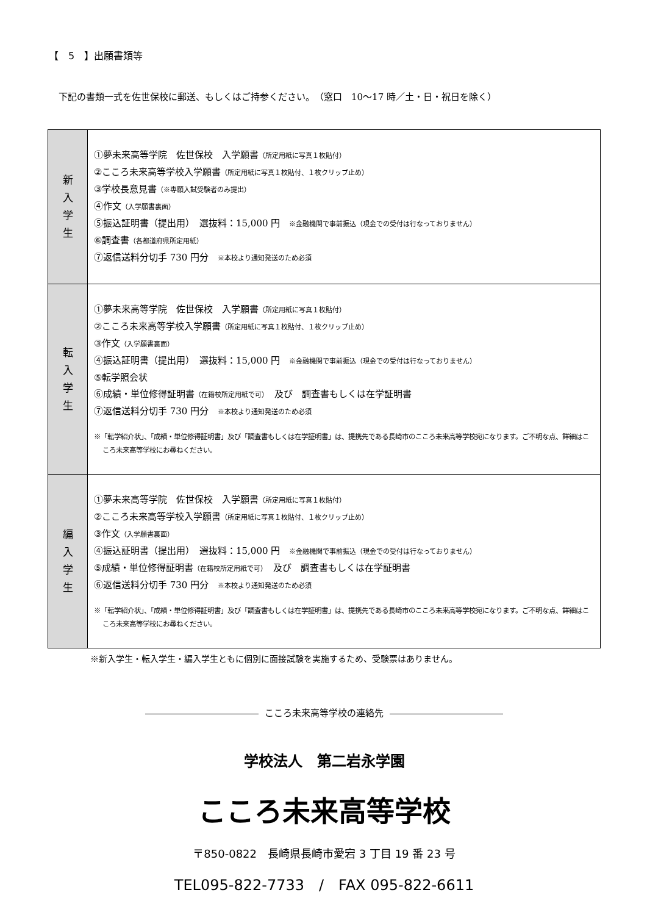【　5　】出願書類等
下記の書類一式を佐世保校に郵送、もしくはご持参ください。（窓口　10～17 時／土・日・祝日を除く）
| 新 入 学 生 | ①夢未来高等学院 佐世保校 入学願書 （所定用紙に写真１枚貼付） ②こころ未来高等学校入学願書 （所定用紙に写真１枚貼付、１枚クリップ止め） ③学校長意見書 （※専願入試受験者のみ提出） ④作文 （入学願書裏面） ⑤振込証明書（提出用） 選抜料：15,000 円 ※金融機関で事前振込（現金での受付は行なっておりません） ⑥調査書 （各都道府県所定用紙） ⑦返信送料分切手 730 円分 ※本校より通知発送のため必須 |
| 転 入 学 生 | ①夢未来高等学院 佐世保校 入学願書 （所定用紙に写真１枚貼付） ②こころ未来高等学校入学願書 （所定用紙に写真１枚貼付、１枚クリップ止め） ③作文 （入学願書裏面） ④振込証明書（提出用） 選抜料：15,000 円 ※金融機関で事前振込（現金での受付は行なっておりません） ⑤転学照会状 ⑥成績・単位修得証明書 （在籍校所定用紙で可） 及び 調査書もしくは在学証明書 ⑦返信送料分切手 730 円分 ※本校より通知発送のため必須 ※「転学紹介状」、「成績・単位修得証明書」及び「調査書もしくは在学証明書」は、提携先である長崎市のこころ未来高等学校宛になります。ご不明な点、詳細はこころ未来高等学校にお尋ねください。 |
| 編 入 学 生 | ①夢未来高等学院 佐世保校 入学願書 （所定用紙に写真１枚貼付） ②こころ未来高等学校入学願書 （所定用紙に写真１枚貼付、１枚クリップ止め） ③作文 （入学願書裏面） ④振込証明書（提出用） 選抜料：15,000 円 ※金融機関で事前振込（現金での受付は行なっておりません） ⑤成績・単位修得証明書 （在籍校所定用紙で可） 及び 調査書もしくは在学証明書 ⑥返信送料分切手 730 円分 ※本校より通知発送のため必須 ※「転学紹介状」、「成績・単位修得証明書」及び「調査書もしくは在学証明書」は、提携先である長崎市のこころ未来高等学校宛になります。ご不明な点、詳細はこころ未来高等学校にお尋ねください。 |
※新入学生・転入学生・編入学生ともに個別に面接試験を実施するため、受験票はありません。
こころ未来高等学校の連絡先
学校法人　第二岩永学園
こころ未来高等学校
〒850-0822　長崎県長崎市愛宕 3 丁目 19 番 23 号
TEL095-822-7733　/　FAX 095-822-6611